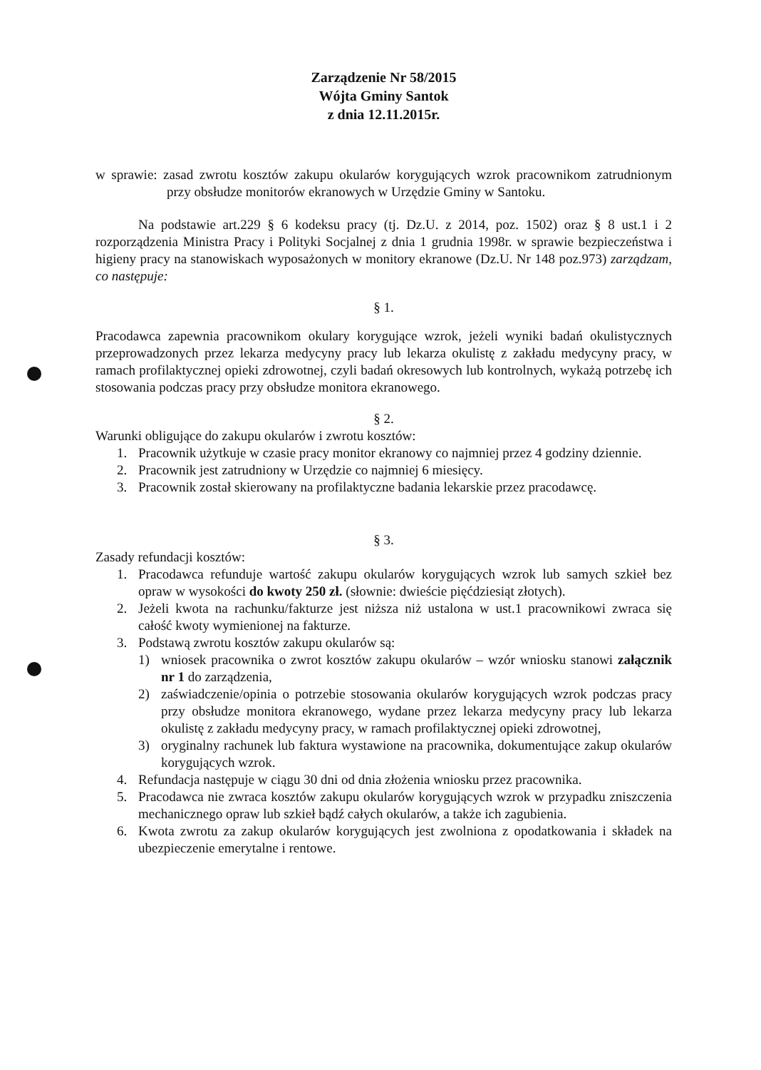Zarządzenie Nr 58/2015
Wójta Gminy Santok
z dnia 12.11.2015r.
w sprawie: zasad zwrotu kosztów zakupu okularów korygujących wzrok pracownikom zatrudnionym przy obsłudze monitorów ekranowych w Urzędzie Gminy w Santoku.
Na podstawie art.229 § 6 kodeksu pracy (tj. Dz.U. z 2014, poz. 1502) oraz § 8 ust.1 i 2 rozporządzenia Ministra Pracy i Polityki Socjalnej z dnia 1 grudnia 1998r. w sprawie bezpieczeństwa i higieny pracy na stanowiskach wyposażonych w monitory ekranowe (Dz.U. Nr 148 poz.973) zarządzam, co następuje:
§ 1.
Pracodawca zapewnia pracownikom okulary korygujące wzrok, jeżeli wyniki badań okulistycznych przeprowadzonych przez lekarza medycyny pracy lub lekarza okulistę z zakładu medycyny pracy, w ramach profilaktycznej opieki zdrowotnej, czyli badań okresowych lub kontrolnych, wykażą potrzebę ich stosowania podczas pracy przy obsłudze monitora ekranowego.
§ 2.
Warunki obligujące do zakupu okularów i zwrotu kosztów:
1. Pracownik użytkuje w czasie pracy monitor ekranowy co najmniej przez 4 godziny dziennie.
2. Pracownik jest zatrudniony w Urzędzie co najmniej 6 miesięcy.
3. Pracownik został skierowany na profilaktyczne badania lekarskie przez pracodawcę.
§ 3.
Zasady refundacji kosztów:
1. Pracodawca refunduje wartość zakupu okularów korygujących wzrok lub samych szkieł bez opraw w wysokości do kwoty 250 zł. (słownie: dwieście pięćdziesiąt złotych).
2. Jeżeli kwota na rachunku/fakturze jest niższa niż ustalona w ust.1 pracownikowi zwraca się całość kwoty wymienionej na fakturze.
3. Podstawą zwrotu kosztów zakupu okularów są:
1) wniosek pracownika o zwrot kosztów zakupu okularów – wzór wniosku stanowi załącznik nr 1 do zarządzenia,
2) zaświadczenie/opinia o potrzebie stosowania okularów korygujących wzrok podczas pracy przy obsłudze monitora ekranowego, wydane przez lekarza medycyny pracy lub lekarza okulistę z zakładu medycyny pracy, w ramach profilaktycznej opieki zdrowotnej,
3) oryginalny rachunek lub faktura wystawione na pracownika, dokumentujące zakup okularów korygujących wzrok.
4. Refundacja następuje w ciągu 30 dni od dnia złożenia wniosku przez pracownika.
5. Pracodawca nie zwraca kosztów zakupu okularów korygujących wzrok w przypadku zniszczenia mechanicznego opraw lub szkieł bądź całych okularów, a także ich zagubienia.
6. Kwota zwrotu za zakup okularów korygujących jest zwolniona z opodatkowania i składek na ubezpieczenie emerytalne i rentowe.